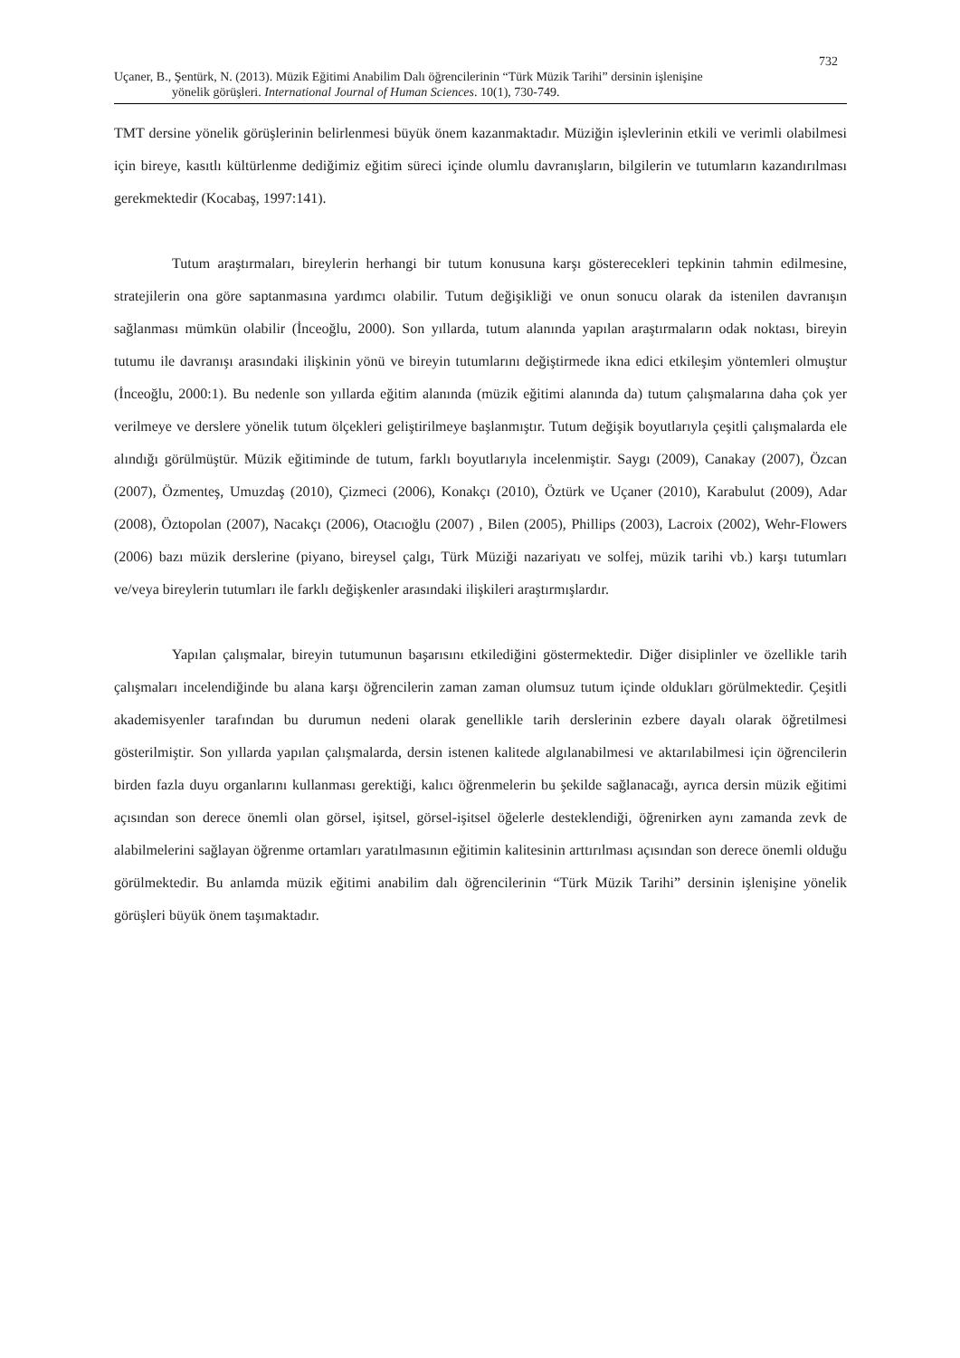732
Uçaner, B., Şentürk, N. (2013). Müzik Eğitimi Anabilim Dalı öğrencilerinin “Türk Müzik Tarihi” dersinin işlenişine
yönelik görüşleri. International Journal of Human Sciences. 10(1), 730-749.
TMT dersine yönelik görüşlerinin belirlenmesi büyük önem kazanmaktadır. Müziğin işlevlerinin etkili ve verimli olabilmesi için bireye, kasıtlı kültürlenme dediğimiz eğitim süreci içinde olumlu davranışların, bilgilerin ve tutumların kazandırılması gerekmektedir (Kocabaş, 1997:141).
Tutum araştırmaları, bireylerin herhangi bir tutum konusuna karşı gösterecekleri tepkinin tahmin edilmesine, stratejilerin ona göre saptanmasına yardımcı olabilir. Tutum değişikliği ve onun sonucu olarak da istenilen davranışın sağlanması mümkün olabilir (İnceoğlu, 2000). Son yıllarda, tutum alanında yapılan araştırmaların odak noktası, bireyin tutumu ile davranışı arasındaki ilişkinin yönü ve bireyin tutumlarını değiştirmede ikna edici etkileşim yöntemleri olmuştur (İnceoğlu, 2000:1). Bu nedenle son yıllarda eğitim alanında (müzik eğitimi alanında da) tutum çalışmalarına daha çok yer verilmeye ve derslere yönelik tutum ölçekleri geliştirilmeye başlanmıştır. Tutum değişik boyutlarıyla çeşitli çalışmalarda ele alındığı görülmüştür. Müzik eğitiminde de tutum, farklı boyutlarıyla incelenmiştir. Saygı (2009), Canakay (2007), Özcan (2007), Özmenteş, Umuzdaş (2010), Çizmeci (2006), Konakçı (2010), Öztürk ve Uçaner (2010), Karabulut (2009), Adar (2008), Öztopolan (2007), Nacakçı (2006), Otacıoğlu (2007) , Bilen (2005), Phillips (2003), Lacroix (2002), Wehr-Flowers (2006) bazı müzik derslerine (piyano, bireysel çalgı, Türk Müziği nazariyatı ve solfej, müzik tarihi vb.) karşı tutumları ve/veya bireylerin tutumları ile farklı değişkenler arasındaki ilişkileri araştırmışlardır.
Yapılan çalışmalar, bireyin tutumunun başarısını etkilediğini göstermektedir. Diğer disiplinler ve özellikle tarih çalışmaları incelendiğinde bu alana karşı öğrencilerin zaman zaman olumsuz tutum içinde oldukları görülmektedir. Çeşitli akademisyenler tarafından bu durumun nedeni olarak genellikle tarih derslerinin ezbere dayalı olarak öğretilmesi gösterilmiştir. Son yıllarda yapılan çalışmalarda, dersin istenen kalitede algılanabilmesi ve aktarılabilmesi için öğrencilerin birden fazla duyu organlarını kullanması gerektiği, kalıcı öğrenmelerin bu şekilde sağlanacağı, ayrıca dersin müzik eğitimi açısından son derece önemli olan görsel, işitsel, görsel-işitsel öğelerle desteklendiği, öğrenirken aynı zamanda zevk de alabilmelerini sağlayan öğrenme ortamları yaratılmasının eğitimin kalitesinin arttırılması açısından son derece önemli olduğu görülmektedir. Bu anlamda müzik eğitimi anabilim dalı öğrencilerinin “Türk Müzik Tarihi” dersinin işlenişine yönelik görüşleri büyük önem taşımaktadır.